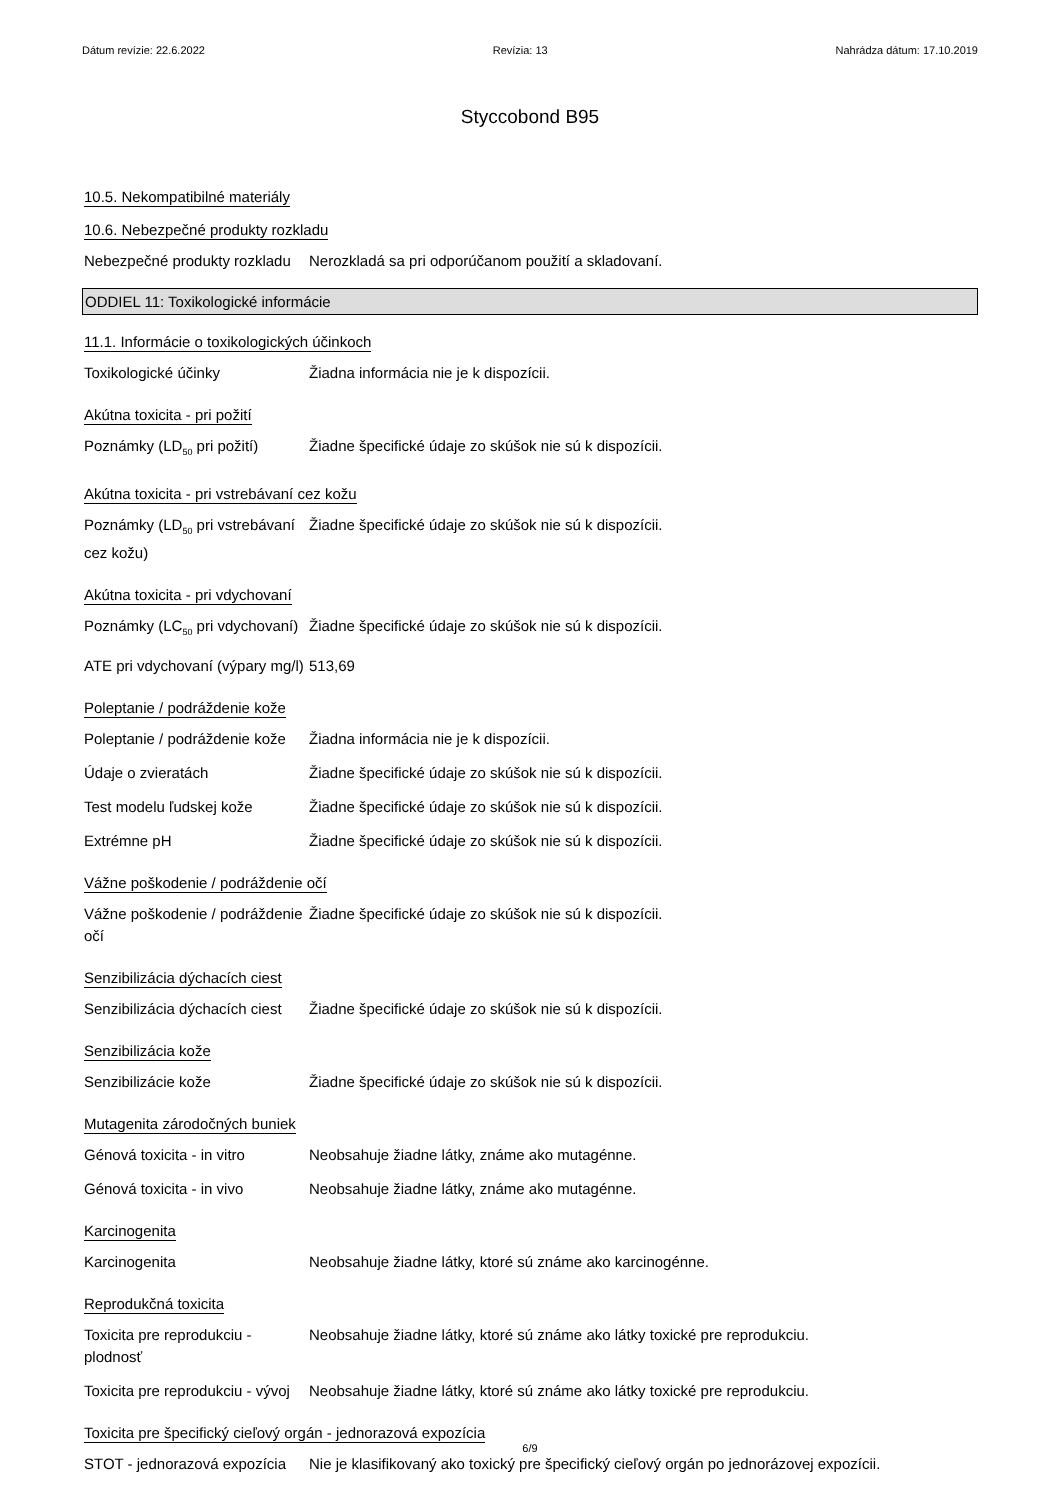Dátum revízie: 22.6.2022 Revízia: 13 Nahrádza dátum: 17.10.2019
Styccobond B95
10.5. Nekompatibilné materiály
10.6. Nebezpečné produkty rozkladu
Nebezpečné produkty rozkladu
Nerozkladá sa pri odporúčanom použití a skladovaní.
ODDIEL 11: Toxikologické informácie
11.1. Informácie o toxikologických účinkoch
Toxikologické účinky Žiadna informácia nie je k dispozícii.
Akútna toxicita - pri požití
Poznámky (LD<sub>50</sub> pri požití)
Žiadne špecifické údaje zo skúšok nie sú k dispozícii.
Akútna toxicita - pri vstrebávaní cez kožu
Poznámky (LD<sub>50</sub> pri vstrebávaní cez kožu)
Žiadne špecifické údaje zo skúšok nie sú k dispozícii.
Akútna toxicita - pri vdychovaní
Poznámky (LC<sub>50</sub> pri vdychovaní)
Žiadne špecifické údaje zo skúšok nie sú k dispozícii.
ATE pri vdychovaní (výpary mg/l)
513,69
Poleptanie / podráždenie kože
Poleptanie / podráždenie kože
Žiadna informácia nie je k dispozícii.
Údaje o zvieratách Žiadne špecifické údaje zo skúšok nie sú k dispozícii.
Test modelu ľudskej kože Žiadne špecifické údaje zo skúšok nie sú k dispozícii.
Extrémne pH Žiadne špecifické údaje zo skúšok nie sú k dispozícii.
Vážne poškodenie / podráždenie očí
Vážne poškodenie / podráždenie očí
Žiadne špecifické údaje zo skúšok nie sú k dispozícii.
Senzibilizácia dýchacích ciest
Senzibilizácia dýchacích ciest
Žiadne špecifické údaje zo skúšok nie sú k dispozícii.
Senzibilizácia kože
Senzibilizácie kože Žiadne špecifické údaje zo skúšok nie sú k dispozícii.
Mutagenita zárodočných buniek
Génová toxicita - in vitro
Neobsahuje žiadne látky, známe ako mutagénne.
Génová toxicita - in vivo Neobsahuje žiadne látky, známe ako mutagénne.
Karcinogenita
Karcinogenita Neobsahuje žiadne látky, ktoré sú známe ako karcinogénne.
Reprodukčná toxicita
Toxicita pre reprodukciu - plodnosť
Neobsahuje žiadne látky, ktoré sú známe ako látky toxické pre reprodukciu.
Toxicita pre reprodukciu - vývoj
Neobsahuje žiadne látky, ktoré sú známe ako látky toxické pre reprodukciu.
Toxicita pre špecifický cieľový orgán - jednorazová expozícia
STOT - jednorazová expozícia
Nie je klasifikovaný ako toxický pre špecifický cieľový orgán po jednorázovej expozícii.
6/9